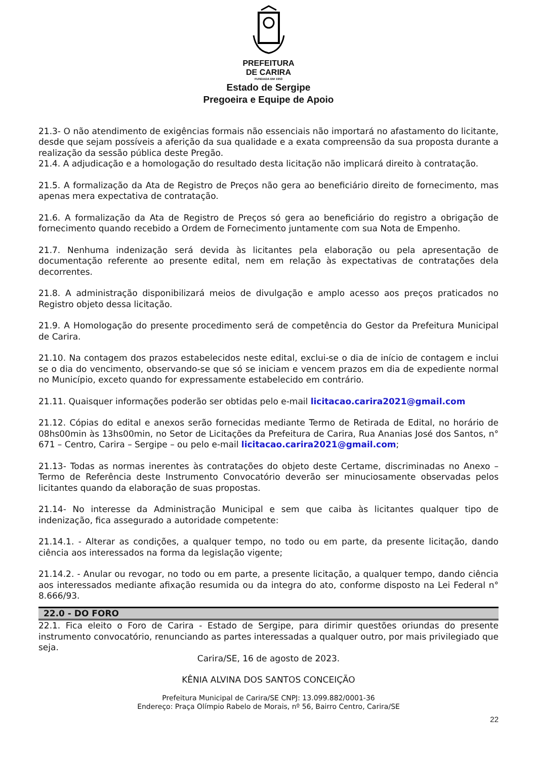PREFEITURA
DE CARIRA
FUNDADA EM 1953
Estado de Sergipe
Pregoeira e Equipe de Apoio
21.3- O não atendimento de exigências formais não essenciais não importará no afastamento do licitante, desde que sejam possíveis a aferição da sua qualidade e a exata compreensão da sua proposta durante a realização da sessão pública deste Pregão.
21.4. A adjudicação e a homologação do resultado desta licitação não implicará direito à contratação.
21.5. A formalização da Ata de Registro de Preços não gera ao beneficiário direito de fornecimento, mas apenas mera expectativa de contratação.
21.6. A formalização da Ata de Registro de Preços só gera ao beneficiário do registro a obrigação de fornecimento quando recebido a Ordem de Fornecimento juntamente com sua Nota de Empenho.
21.7. Nenhuma indenização será devida às licitantes pela elaboração ou pela apresentação de documentação referente ao presente edital, nem em relação às expectativas de contratações dela decorrentes.
21.8. A administração disponibilizará meios de divulgação e amplo acesso aos preços praticados no Registro objeto dessa licitação.
21.9. A Homologação do presente procedimento será de competência do Gestor da Prefeitura Municipal de Carira.
21.10. Na contagem dos prazos estabelecidos neste edital, exclui-se o dia de início de contagem e inclui se o dia do vencimento, observando-se que só se iniciam e vencem prazos em dia de expediente normal no Município, exceto quando for expressamente estabelecido em contrário.
21.11. Quaisquer informações poderão ser obtidas pelo e-mail licitacao.carira2021@gmail.com
21.12. Cópias do edital e anexos serão fornecidas mediante Termo de Retirada de Edital, no horário de 08hs00min às 13hs00min, no Setor de Licitações da Prefeitura de Carira, Rua Ananias José dos Santos, n° 671 – Centro, Carira – Sergipe – ou pelo e-mail licitacao.carira2021@gmail.com;
21.13- Todas as normas inerentes às contratações do objeto deste Certame, discriminadas no Anexo – Termo de Referência deste Instrumento Convocatório deverão ser minuciosamente observadas pelos licitantes quando da elaboração de suas propostas.
21.14- No interesse da Administração Municipal e sem que caiba às licitantes qualquer tipo de indenização, fica assegurado a autoridade competente:
21.14.1. - Alterar as condições, a qualquer tempo, no todo ou em parte, da presente licitação, dando ciência aos interessados na forma da legislação vigente;
21.14.2. - Anular ou revogar, no todo ou em parte, a presente licitação, a qualquer tempo, dando ciência aos interessados mediante afixação resumida ou da integra do ato, conforme disposto na Lei Federal n° 8.666/93.
22.0 - DO FORO
22.1. Fica eleito o Foro de Carira - Estado de Sergipe, para dirimir questões oriundas do presente instrumento convocatório, renunciando as partes interessadas a qualquer outro, por mais privilegiado que seja.
Carira/SE, 16 de agosto de 2023.
KÊNIA ALVINA DOS SANTOS CONCEIÇÃO
Prefeitura Municipal de Carira/SE CNPJ: 13.099.882/0001-36
Endereço: Praça Olímpio Rabelo de Morais, nº 56, Bairro Centro, Carira/SE
22